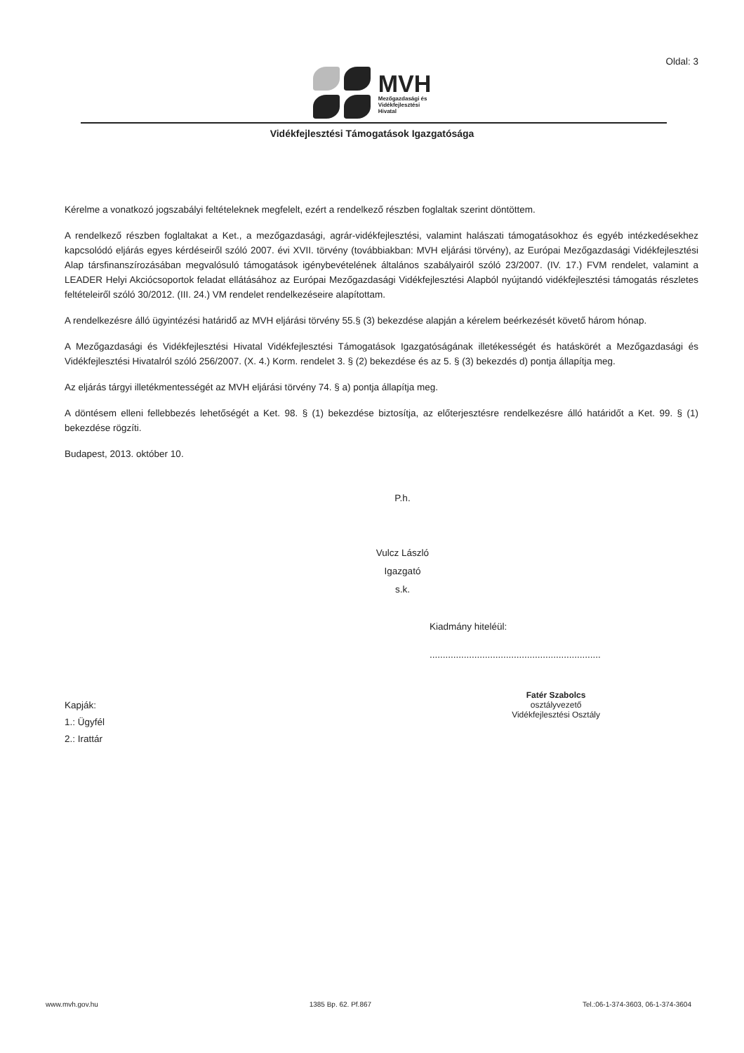Oldal: 3
MVH
Mezőgazdasági és
Vidékfejlesztési
Hivatal
Vidékfejlesztési Támogatások Igazgatósága
Kérelme a vonatkozó jogszabályi feltételeknek megfelelt, ezért a rendelkező részben foglaltak szerint döntöttem.
A rendelkező részben foglaltakat a Ket., a mezőgazdasági, agrár-vidékfejlesztési, valamint halászati támogatásokhoz és egyéb intézkedésekhez kapcsolódó eljárás egyes kérdéseiről szóló 2007. évi XVII. törvény (továbbiakban: MVH eljárási törvény), az Európai Mezőgazdasági Vidékfejlesztési Alap társfinanszírozásában megvalósuló támogatások igénybevételének általános szabályairól szóló 23/2007. (IV. 17.) FVM rendelet, valamint a LEADER Helyi Akciócsoportok feladat ellátásához az Európai Mezőgazdasági Vidékfejlesztési Alapból nyújtandó vidékfejlesztési támogatás részletes feltételeiről szóló 30/2012. (III. 24.) VM rendelet rendelkezéseire alapítottam.
A rendelkezésre álló ügyintézési határidő az MVH eljárási törvény 55.§ (3) bekezdése alapján a kérelem beérkezését követő három hónap.
A Mezőgazdasági és Vidékfejlesztési Hivatal Vidékfejlesztési Támogatások Igazgatóságának illetékességét és hatáskörét a Mezőgazdasági és Vidékfejlesztési Hivatalról szóló 256/2007. (X. 4.) Korm. rendelet 3. § (2) bekezdése és az 5. § (3) bekezdés d) pontja állapítja meg.
Az eljárás tárgyi illetékmentességét az MVH eljárási törvény 74. § a) pontja állapítja meg.
A döntésem elleni fellebbezés lehetőségét a Ket. 98. § (1) bekezdése biztosítja, az előterjesztésre rendelkezésre álló határidőt a Ket. 99. § (1) bekezdése rögzíti.
Budapest, 2013. október 10.
P.h.
Vulcz László
Igazgató
s.k.
Kiadmány hiteléül:
.................................................................
Kapják:
1.: Ügyfél
2.: Irattár
Fatér Szabolcs
osztályvezető
Vidékfejlesztési Osztály
www.mvh.gov.hu 1385 Bp. 62. Pf.867 Tel.:06-1-374-3603, 06-1-374-3604